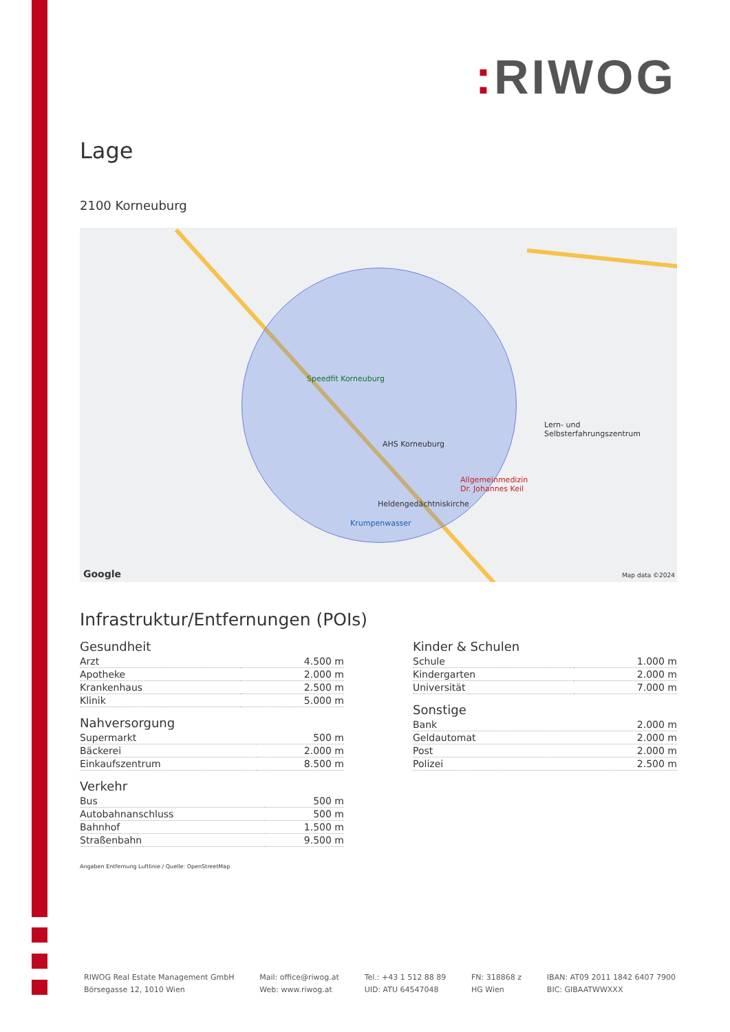: RIWOG
Lage
2100 Korneuburg
Speedfit Korneuburg
AHS Korneuburg
Lern- und
Selbsterfahrungszentrum
Allgemeinmedizin
Dr. Johannes Keil
Heldengedächtniskirche
Krumpenwasser
Google Map data ©2024
Infrastruktur/Entfernungen (POIs)
Gesundheit
| Arzt | 4.500 m |
| Apotheke | 2.000 m |
| Krankenhaus | 2.500 m |
| Klinik | 5.000 m |
Nahversorgung
| Supermarkt | 500 m |
| Bäckerei | 2.000 m |
| Einkaufszentrum | 8.500 m |
Verkehr
| Bus | 500 m |
| Autobahnanschluss | 500 m |
| Bahnhof | 1.500 m |
| Straßenbahn | 9.500 m |
Kinder & Schulen
| Schule | 1.000 m |
| Kindergarten | 2.000 m |
| Universität | 7.000 m |
Sonstige
| Bank | 2.000 m |
| Geldautomat | 2.000 m |
| Post | 2.000 m |
| Polizei | 2.500 m |
Angaben Entfernung Luftlinie / Quelle: OpenStreetMap
RIWOG Real Estate Management GmbH
Börsegasse 12, 1010 Wien
Mail: office@riwog.at
Web: www.riwog.at
Tel.: +43 1 512 88 89
UID: ATU 64547048
FN: 318868 z
HG Wien
IBAN: AT09 2011 1842 6407 7900
BIC: GIBAATWWXXX